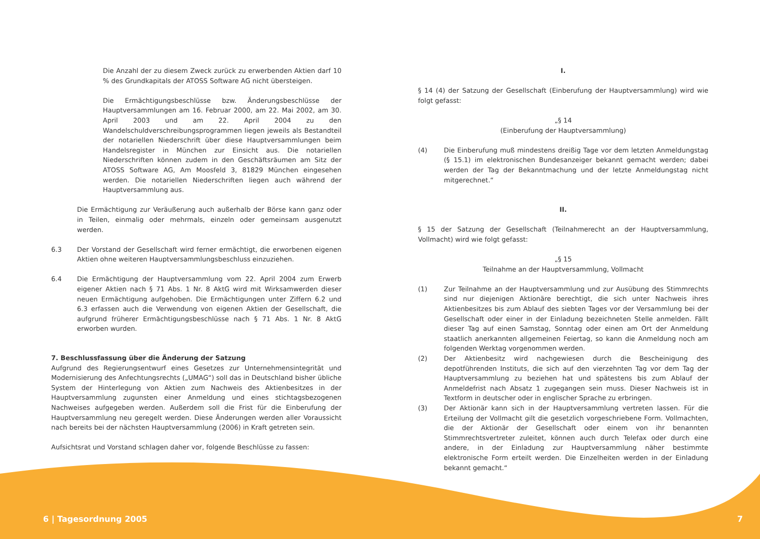Die Anzahl der zu diesem Zweck zurück zu erwerbenden Aktien darf 10 % des Grundkapitals der ATOSS Software AG nicht übersteigen.
Die Ermächtigungsbeschlüsse bzw. Änderungsbeschlüsse der Hauptversammlungen am 16. Februar 2000, am 22. Mai 2002, am 30. April 2003 und am 22. April 2004 zu den Wandelschuldverschreibungsprogrammen liegen jeweils als Bestandteil der notariellen Niederschrift über diese Hauptversammlungen beim Handelsregister in München zur Einsicht aus. Die notariellen Niederschriften können zudem in den Geschäftsräumen am Sitz der ATOSS Software AG, Am Moosfeld 3, 81829 München eingesehen werden. Die notariellen Niederschriften liegen auch während der Hauptversammlung aus.
Die Ermächtigung zur Veräußerung auch außerhalb der Börse kann ganz oder in Teilen, einmalig oder mehrmals, einzeln oder gemeinsam ausgenutzt werden.
6.3 Der Vorstand der Gesellschaft wird ferner ermächtigt, die erworbenen eigenen Aktien ohne weiteren Hauptversammlungsbeschluss einzuziehen.
6.4 Die Ermächtigung der Hauptversammlung vom 22. April 2004 zum Erwerb eigener Aktien nach § 71 Abs. 1 Nr. 8 AktG wird mit Wirksamwerden dieser neuen Ermächtigung aufgehoben. Die Ermächtigungen unter Ziffern 6.2 und 6.3 erfassen auch die Verwendung von eigenen Aktien der Gesellschaft, die aufgrund früherer Ermächtigungsbeschlüsse nach § 71 Abs. 1 Nr. 8 AktG erworben wurden.
7. Beschlussfassung über die Änderung der Satzung
Aufgrund des Regierungsentwurf eines Gesetzes zur Unternehmensintegrität und Modernisierung des Anfechtungsrechts („UMAG“) soll das in Deutschland bisher übliche System der Hinterlegung von Aktien zum Nachweis des Aktienbesitzes in der Hauptversammlung zugunsten einer Anmeldung und eines stichtagsbezogenen Nachweises aufgegeben werden. Außerdem soll die Frist für die Einberufung der Hauptversammlung neu geregelt werden. Diese Änderungen werden aller Voraussicht nach bereits bei der nächsten Hauptversammlung (2006) in Kraft getreten sein.
Aufsichtsrat und Vorstand schlagen daher vor, folgende Beschlüsse zu fassen:
I.
§ 14 (4) der Satzung der Gesellschaft (Einberufung der Hauptversammlung) wird wie folgt gefasst:
„§ 14
(Einberufung der Hauptversammlung)
(4) Die Einberufung muß mindestens dreißig Tage vor dem letzten Anmeldungstag (§ 15.1) im elektronischen Bundesanzeiger bekannt gemacht werden; dabei werden der Tag der Bekanntmachung und der letzte Anmeldungstag nicht mitgerechnet.“
II.
§ 15 der Satzung der Gesellschaft (Teilnahmerecht an der Hauptversammlung, Vollmacht) wird wie folgt gefasst:
„§ 15
Teilnahme an der Hauptversammlung, Vollmacht
(1) Zur Teilnahme an der Hauptversammlung und zur Ausübung des Stimmrechts sind nur diejenigen Aktionäre berechtigt, die sich unter Nachweis ihres Aktienbesitzes bis zum Ablauf des siebten Tages vor der Versammlung bei der Gesellschaft oder einer in der Einladung bezeichneten Stelle anmelden. Fällt dieser Tag auf einen Samstag, Sonntag oder einen am Ort der Anmeldung staatlich anerkannten allgemeinen Feiertag, so kann die Anmeldung noch am folgenden Werktag vorgenommen werden.
(2) Der Aktienbesitz wird nachgewiesen durch die Bescheinigung des depotführenden Instituts, die sich auf den vierzehnten Tag vor dem Tag der Hauptversammlung zu beziehen hat und spätestens bis zum Ablauf der Anmeldefrist nach Absatz 1 zugegangen sein muss. Dieser Nachweis ist in Textform in deutscher oder in englischer Sprache zu erbringen.
(3) Der Aktionär kann sich in der Hauptversammlung vertreten lassen. Für die Erteilung der Vollmacht gilt die gesetzlich vorgeschriebene Form. Vollmachten, die der Aktionär der Gesellschaft oder einem von ihr benannten Stimmrechtsvertreter zuleitet, können auch durch Telefax oder durch eine andere, in der Einladung zur Hauptversammlung näher bestimmte elektronische Form erteilt werden. Die Einzelheiten werden in der Einladung bekannt gemacht.“
6 | Tagesordnung 2005 7